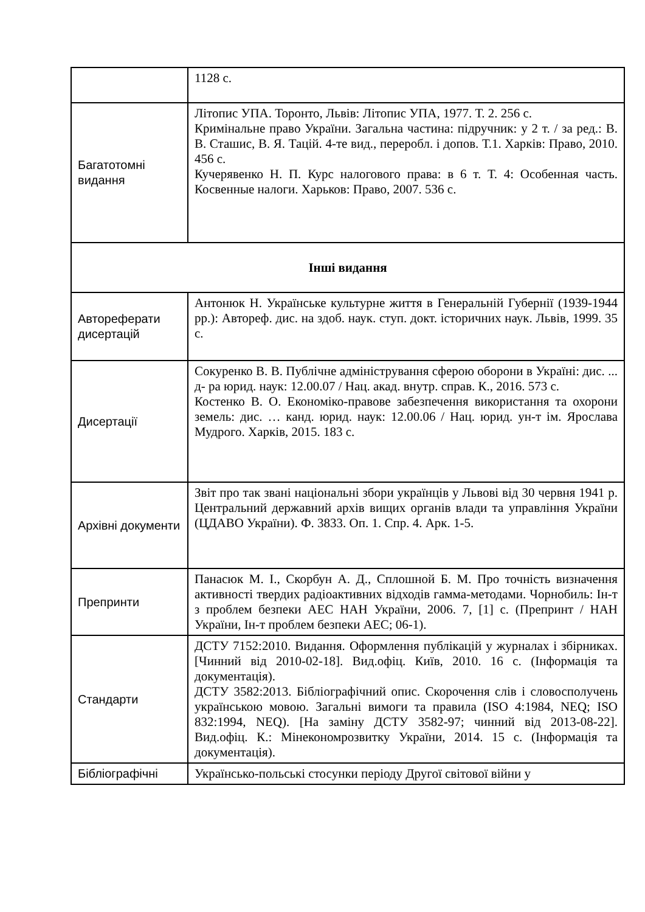| | 1128 с. |
| Багатотомні видання | Літопис УПА. Торонто, Львів: Літопис УПА, 1977. Т. 2. 256 с. Кримінальне право України. Загальна частина: підручник: у 2 т. / за ред.: В. В. Сташис, В. Я. Тацій. 4-те вид., переробл. і допов. Т.1. Харків: Право, 2010. 456 с. Кучерявенко Н. П. Курс налогового права: в 6 т. Т. 4: Особенная часть. Косвенные налоги. Харьков: Право, 2007. 536 с. |
| Інші видання | |
| Автореферати дисертацій | Антонюк Н. Українське культурне життя в Генеральній Губернії (1939-1944 рр.): Автореф. дис. на здоб. наук. ступ. докт. історичних наук. Львів, 1999. 35 с. |
| Дисертації | Сокуренко В. В. Публічне адміністрування сферою оборони в Україні: дис. ... д- ра юрид. наук: 12.00.07 / Нац. акад. внутр. справ. К., 2016. 573 с. Костенко В. О. Економіко-правове забезпечення використання та охорони земель: дис. … канд. юрид. наук: 12.00.06 / Нац. юрид. ун-т ім. Ярослава Мудрого. Харків, 2015. 183 с. |
| Архівні документи | Звіт про так звані національні збори українців у Львові від 30 червня 1941 р. Центральний державний архів вищих органів влади та управління України (ЦДАВО України). Ф. 3833. Оп. 1. Спр. 4. Арк. 1-5. |
| Препринти | Панасюк М. І., Скорбун А. Д., Сплошной Б. М. Про точність визначення активності твердих радіоактивних відходів гамма-методами. Чорнобиль: Ін-т з проблем безпеки АЕС НАН України, 2006. 7, [1] с. (Препринт / НАН України, Ін-т проблем безпеки АЕС; 06-1). |
| Стандарти | ДСТУ 7152:2010. Видання. Оформлення публікацій у журналах і збірниках. [Чинний від 2010-02-18]. Вид.офіц. Київ, 2010. 16 с. (Інформація та документація). ДСТУ 3582:2013. Бібліографічний опис. Скорочення слів і словосполучень українською мовою. Загальні вимоги та правила (ISO 4:1984, NEQ; ISO 832:1994, NEQ). [На заміну ДСТУ 3582-97; чинний від 2013-08-22]. Вид.офіц. К.: Мінекономрозвитку України, 2014. 15 с. (Інформація та документація). |
| Бібліографічні | Українсько-польські стосунки періоду Другої світової війни у |